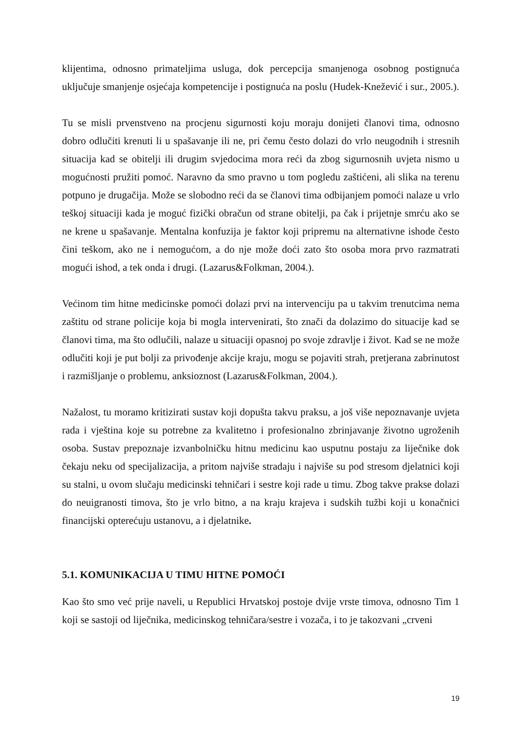klijentima, odnosno primateljima usluga, dok percepcija smanjenoga osobnog postignuća uključuje smanjenje osjećaja kompetencije i postignuća na poslu (Hudek-Knežević i sur., 2005.).
Tu se misli prvenstveno na procjenu sigurnosti koju moraju donijeti članovi tima, odnosno dobro odlučiti krenuti li u spašavanje ili ne, pri čemu često dolazi do vrlo neugodnih i stresnih situacija kad se obitelji ili drugim svjedocima mora reći da zbog sigurnosnih uvjeta nismo u mogućnosti pružiti pomoć. Naravno da smo pravno u tom pogledu zaštićeni, ali slika na terenu potpuno je drugačija. Može se slobodno reći da se članovi tima odbijanjem pomoći nalaze u vrlo teškoj situaciji kada je moguć fizički obračun od strane obitelji, pa čak i prijetnje smrću ako se ne krene u spašavanje. Mentalna konfuzija je faktor koji pripremu na alternativne ishode često čini teškom, ako ne i nemogućom, a do nje može doći zato što osoba mora prvo razmatrati mogući ishod, a tek onda i drugi. (Lazarus&Folkman, 2004.).
Većinom tim hitne medicinske pomoći dolazi prvi na intervenciju pa u takvim trenutcima nema zaštitu od strane policije koja bi mogla intervenirati, što znači da dolazimo do situacije kad se članovi tima, ma što odlučili, nalaze u situaciji opasnoj po svoje zdravlje i život. Kad se ne može odlučiti koji je put bolji za privođenje akcije kraju, mogu se pojaviti strah, pretjerana zabrinutost i razmišljanje o problemu, anksioznost (Lazarus&Folkman, 2004.).
Nažalost, tu moramo kritizirati sustav koji dopušta takvu praksu, a još više nepoznavanje uvjeta rada i vještina koje su potrebne za kvalitetno i profesionalno zbrinjavanje životno ugroženih osoba. Sustav prepoznaje izvanbolničku hitnu medicinu kao usputnu postaju za liječnike dok čekaju neku od specijalizacija, a pritom najviše stradaju i najviše su pod stresom djelatnici koji su stalni, u ovom slučaju medicinski tehničari i sestre koji rade u timu. Zbog takve prakse dolazi do neuigranosti timova, što je vrlo bitno, a na kraju krajeva i sudskih tužbi koji u konačnici financijski opterećuju ustanovu, a i djelatnike.
5.1. KOMUNIKACIJA U TIMU HITNE POMOĆI
Kao što smo već prije naveli, u Republici Hrvatskoj postoje dvije vrste timova, odnosno Tim 1 koji se sastoji od liječnika, medicinskog tehničara/sestre i vozača, i to je takozvani „crveni
19